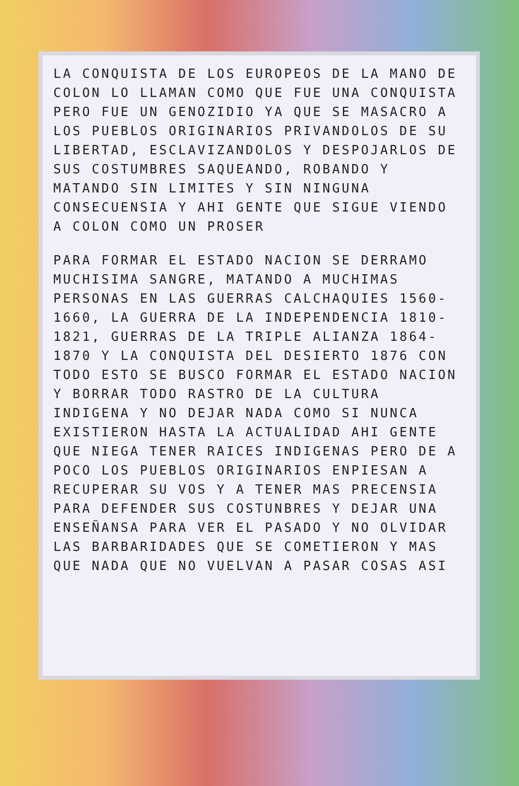LA CONQUISTA DE LOS EUROPEOS DE LA MANO DE COLON LO LLAMAN COMO QUE FUE UNA CONQUISTA PERO FUE UN GENOZIDIO YA QUE SE MASACRO A LOS PUEBLOS ORIGINARIOS PRIVANDOLOS DE SU LIBERTAD, ESCLAVIZANDOLOS Y DESPOJARLOS DE SUS COSTUMBRES SAQUEANDO, ROBANDO Y MATANDO SIN LIMITES Y SIN NINGUNA CONSECUENSIA Y AHI GENTE QUE SIGUE VIENDO A COLON COMO UN PROSER
PARA FORMAR EL ESTADO NACION SE DERRAMO MUCHISIMA SANGRE, MATANDO A MUCHIMAS PERSONAS EN LAS GUERRAS CALCHAQUIES 1560-1660, LA GUERRA DE LA INDEPENDENCIA 1810-1821, GUERRAS DE LA TRIPLE ALIANZA 1864-1870 Y LA CONQUISTA DEL DESIERTO 1876 CON TODO ESTO SE BUSCO FORMAR EL ESTADO NACION Y BORRAR TODO RASTRO DE LA CULTURA INDIGENA Y NO DEJAR NADA COMO SI NUNCA EXISTIERON HASTA LA ACTUALIDAD AHI GENTE QUE NIEGA TENER RAICES INDIGENAS PERO DE A POCO LOS PUEBLOS ORIGINARIOS ENPIESAN A RECUPERAR SU VOS Y A TENER MAS PRECENSIA PARA DEFENDER SUS COSTUNBRES Y DEJAR UNA ENSEÑANSA PARA VER EL PASADO Y NO OLVIDAR LAS BARBARIDADES QUE SE COMETIERON Y MAS QUE NADA QUE NO VUELVAN A PASAR COSAS ASI